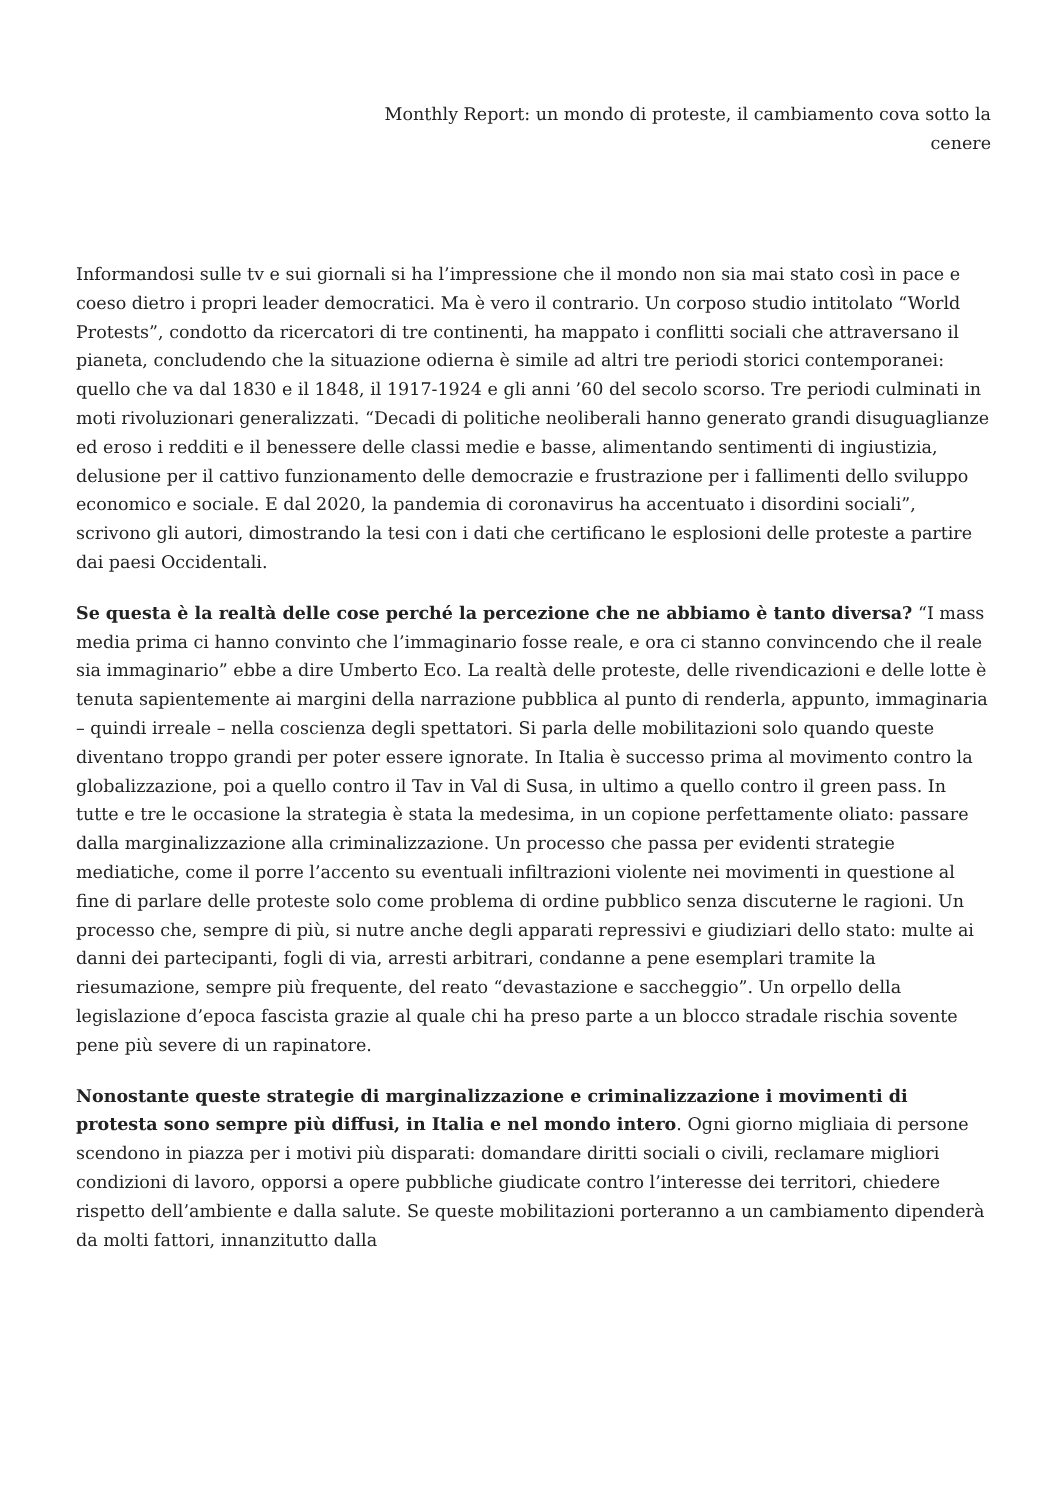Monthly Report: un mondo di proteste, il cambiamento cova sotto la
cenere
Informandosi sulle tv e sui giornali si ha l’impressione che il mondo non sia mai stato così in pace e coeso dietro i propri leader democratici. Ma è vero il contrario. Un corposo studio intitolato “World Protests”, condotto da ricercatori di tre continenti, ha mappato i conflitti sociali che attraversano il pianeta, concludendo che la situazione odierna è simile ad altri tre periodi storici contemporanei: quello che va dal 1830 e il 1848, il 1917-1924 e gli anni ’60 del secolo scorso. Tre periodi culminati in moti rivoluzionari generalizzati. “Decadi di politiche neoliberali hanno generato grandi disuguaglianze ed eroso i redditi e il benessere delle classi medie e basse, alimentando sentimenti di ingiustizia, delusione per il cattivo funzionamento delle democrazie e frustrazione per i fallimenti dello sviluppo economico e sociale. E dal 2020, la pandemia di coronavirus ha accentuato i disordini sociali”, scrivono gli autori, dimostrando la tesi con i dati che certificano le esplosioni delle proteste a partire dai paesi Occidentali.
Se questa è la realtà delle cose perché la percezione che ne abbiamo è tanto diversa? “I mass media prima ci hanno convinto che l’immaginario fosse reale, e ora ci stanno convincendo che il reale sia immaginario” ebbe a dire Umberto Eco. La realtà delle proteste, delle rivendicazioni e delle lotte è tenuta sapientemente ai margini della narrazione pubblica al punto di renderla, appunto, immaginaria – quindi irreale – nella coscienza degli spettatori. Si parla delle mobilitazioni solo quando queste diventano troppo grandi per poter essere ignorate. In Italia è successo prima al movimento contro la globalizzazione, poi a quello contro il Tav in Val di Susa, in ultimo a quello contro il green pass. In tutte e tre le occasione la strategia è stata la medesima, in un copione perfettamente oliato: passare dalla marginalizzazione alla criminalizzazione. Un processo che passa per evidenti strategie mediatiche, come il porre l’accento su eventuali infiltrazioni violente nei movimenti in questione al fine di parlare delle proteste solo come problema di ordine pubblico senza discuterne le ragioni. Un processo che, sempre di più, si nutre anche degli apparati repressivi e giudiziari dello stato: multe ai danni dei partecipanti, fogli di via, arresti arbitrari, condanne a pene esemplari tramite la riesumazione, sempre più frequente, del reato “devastazione e saccheggio”. Un orpello della legislazione d’epoca fascista grazie al quale chi ha preso parte a un blocco stradale rischia sovente pene più severe di un rapinatore.
Nonostante queste strategie di marginalizzazione e criminalizzazione i movimenti di protesta sono sempre più diffusi, in Italia e nel mondo intero. Ogni giorno migliaia di persone scendono in piazza per i motivi più disparati: domandare diritti sociali o civili, reclamare migliori condizioni di lavoro, opporsi a opere pubbliche giudicate contro l’interesse dei territori, chiedere rispetto dell’ambiente e dalla salute. Se queste mobilitazioni porteranno a un cambiamento dipenderà da molti fattori, innanzitutto dalla